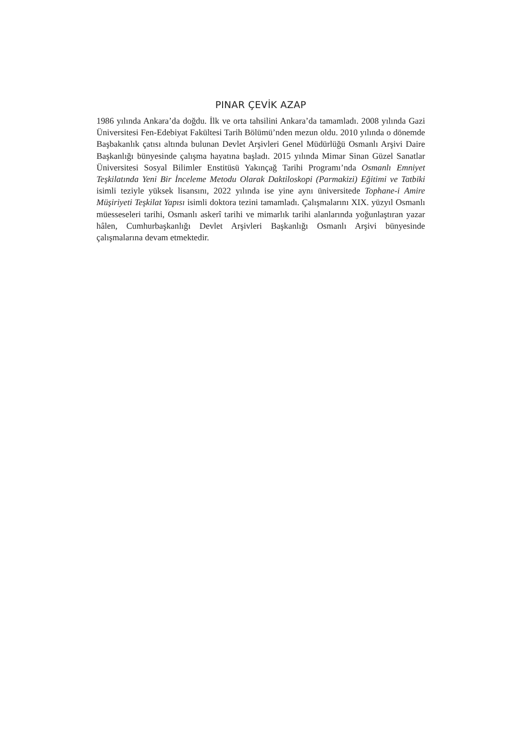PINAR ÇEVİK AZAP
1986 yılında Ankara’da doğdu. İlk ve orta tahsilini Ankara’da tamamladı. 2008 yılında Gazi Üniversitesi Fen-Edebiyat Fakültesi Tarih Bölümü’nden mezun oldu. 2010 yılında o dönemde Başbakanlık çatısı altında bulunan Devlet Arşivleri Genel Müdürlüğü Osmanlı Arşivi Daire Başkanlığı bünyesinde çalışma hayatına başladı. 2015 yılında Mimar Sinan Güzel Sanatlar Üniversitesi Sosyal Bilimler Enstitüsü Yakınçağ Tarihi Programı’nda Osmanlı Emniyet Teşkilatında Yeni Bir İnceleme Metodu Olarak Daktiloskopi (Parmakizi) Eğitimi ve Tatbiki isimli teziyle yüksek lisansını, 2022 yılında ise yine aynı üniversitede Tophane-i Amire Müşiriyeti Teşkilat Yapısı isimli doktora tezini tamamladı. Çalışmalarını XIX. yüzyıl Osmanlı müesseseleri tarihi, Osmanlı askerî tarihi ve mimarlık tarihi alanlarında yoğunlaştıran yazar hâlen, Cumhurbaşkanlığı Devlet Arşivleri Başkanlığı Osmanlı Arşivi bünyesinde çalışmalarına devam etmektedir.